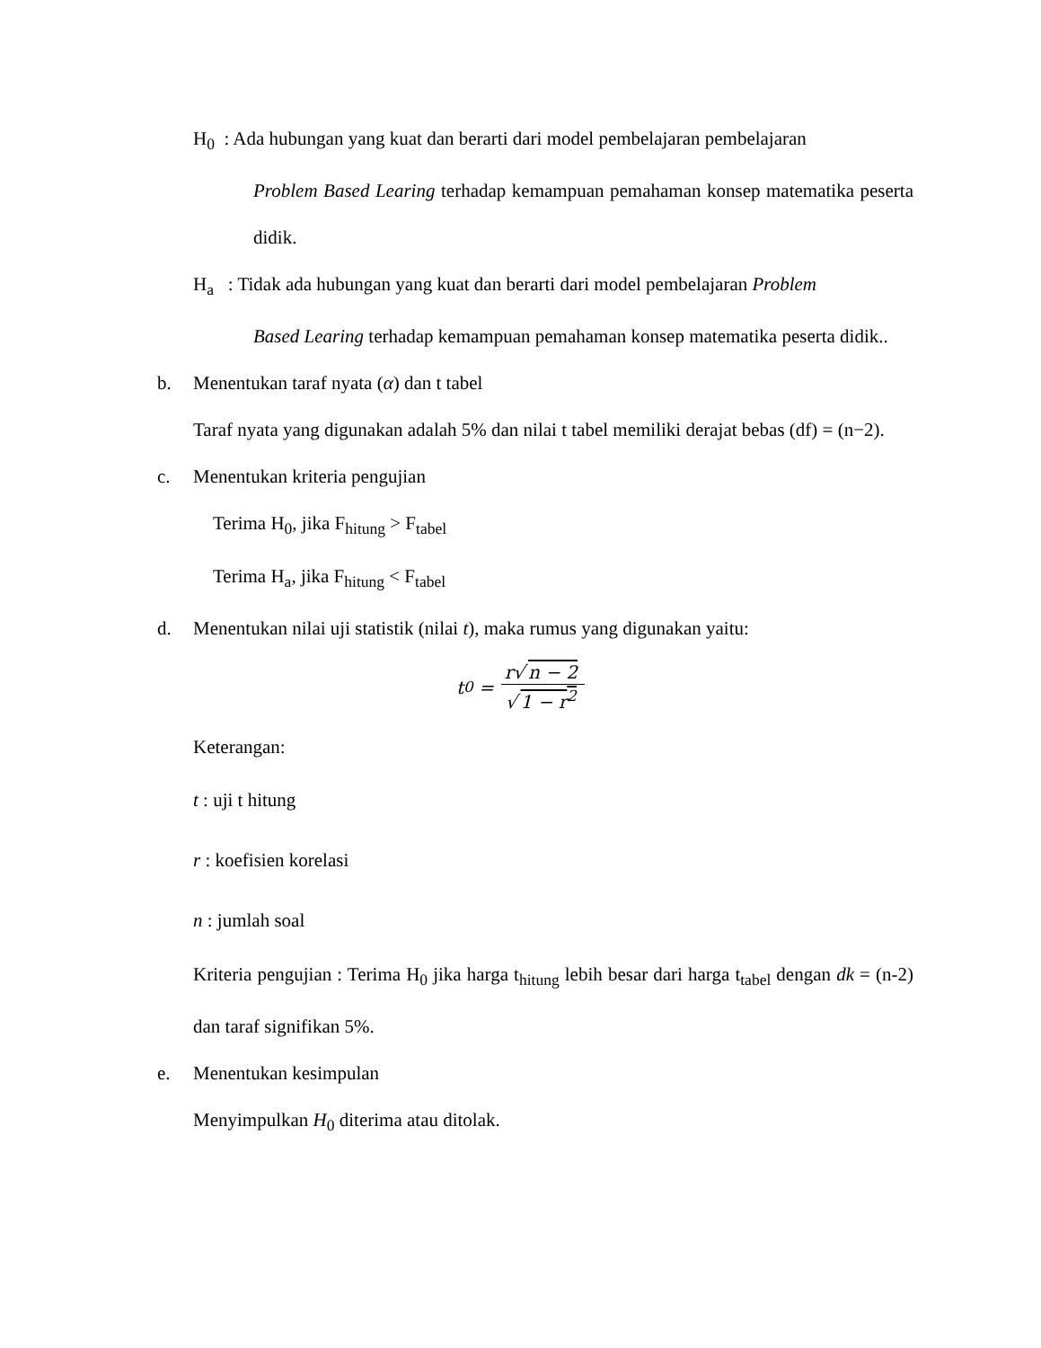H<sub>0</sub> : Ada hubungan yang kuat dan berarti dari model pembelajaran pembelajaran
Problem Based Learing terhadap kemampuan pemahaman konsep matematika peserta didik.
H<sub>a</sub> : Tidak ada hubungan yang kuat dan berarti dari model pembelajaran Problem
Based Learing terhadap kemampuan pemahaman konsep matematika peserta didik..
b. Menentukan taraf nyata (α) dan t tabel
Taraf nyata yang digunakan adalah 5% dan nilai t tabel memiliki derajat bebas (df) = (n−2).
c. Menentukan kriteria pengujian
Terima H<sub>0</sub>, jika F<sub>hitung</sub> > F<sub>tabel</sub>
Terima H<sub>a</sub>, jika F<sub>hitung</sub> < F<sub>tabel</sub>
d. Menentukan nilai uji statistik (nilai t), maka rumus yang digunakan yaitu:
t<sub>0</sub> = r√ n − 2 √ 1 − r<sup>2</sup>
Keterangan:
t : uji t hitung
r : koefisien korelasi
n : jumlah soal
Kriteria pengujian : Terima H<sub>0</sub> jika harga t<sub>hitung</sub> lebih besar dari harga t<sub>tabel</sub> dengan dk = (n-2) dan taraf signifikan 5%.
e. Menentukan kesimpulan
Menyimpulkan H<sub>0</sub> diterima atau ditolak.